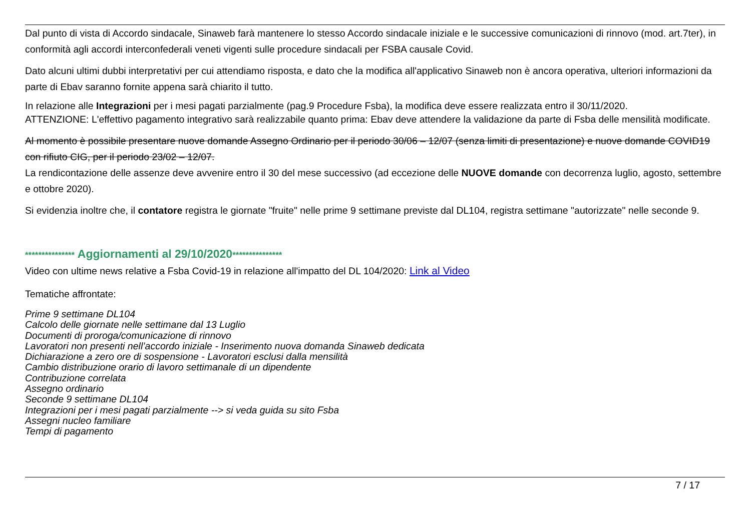Dal punto di vista di Accordo sindacale, Sinaweb farà mantenere lo stesso Accordo sindacale iniziale e le successive comunicazioni di rinnovo (mod. art.7ter), in conformità agli accordi interconfederali veneti vigenti sulle procedure sindacali per FSBA causale Covid.
Dato alcuni ultimi dubbi interpretativi per cui attendiamo risposta, e dato che la modifica all'applicativo Sinaweb non è ancora operativa, ulteriori informazioni da parte di Ebav saranno fornite appena sarà chiarito il tutto.
In relazione alle Integrazioni per i mesi pagati parzialmente (pag.9 Procedure Fsba), la modifica deve essere realizzata entro il 30/11/2020.
ATTENZIONE: L'effettivo pagamento integrativo sarà realizzabile quanto prima: Ebav deve attendere la validazione da parte di Fsba delle mensilità modificate.
Al momento è possibile presentare nuove domande Assegno Ordinario per il periodo 30/06 – 12/07 (senza limiti di presentazione) e nuove domande COVID19 con rifiuto CIG, per il periodo 23/02 – 12/07.
La rendicontazione delle assenze deve avvenire entro il 30 del mese successivo (ad eccezione delle NUOVE domande con decorrenza luglio, agosto, settembre e ottobre 2020).
Si evidenzia inoltre che, il contatore registra le giornate "fruite" nelle prime 9 settimane previste dal DL104, registra settimane "autorizzate" nelle seconde 9.
*************** Aggiornamenti al 29/10/2020***************
Video con ultime news relative a Fsba Covid-19 in relazione all'impatto del DL 104/2020: Link al Video
Tematiche affrontate:
Prime 9 settimane DL104
Calcolo delle giornate nelle settimane dal 13 Luglio
Documenti di proroga/comunicazione di rinnovo
Lavoratori non presenti nell’accordo iniziale - Inserimento nuova domanda Sinaweb dedicata
Dichiarazione a zero ore di sospensione - Lavoratori esclusi dalla mensilità
Cambio distribuzione orario di lavoro settimanale di un dipendente
Contribuzione correlata
Assegno ordinario
Seconde 9 settimane DL104
Integrazioni per i mesi pagati parzialmente --> si veda guida su sito Fsba
Assegni nucleo familiare
Tempi di pagamento
7 / 17